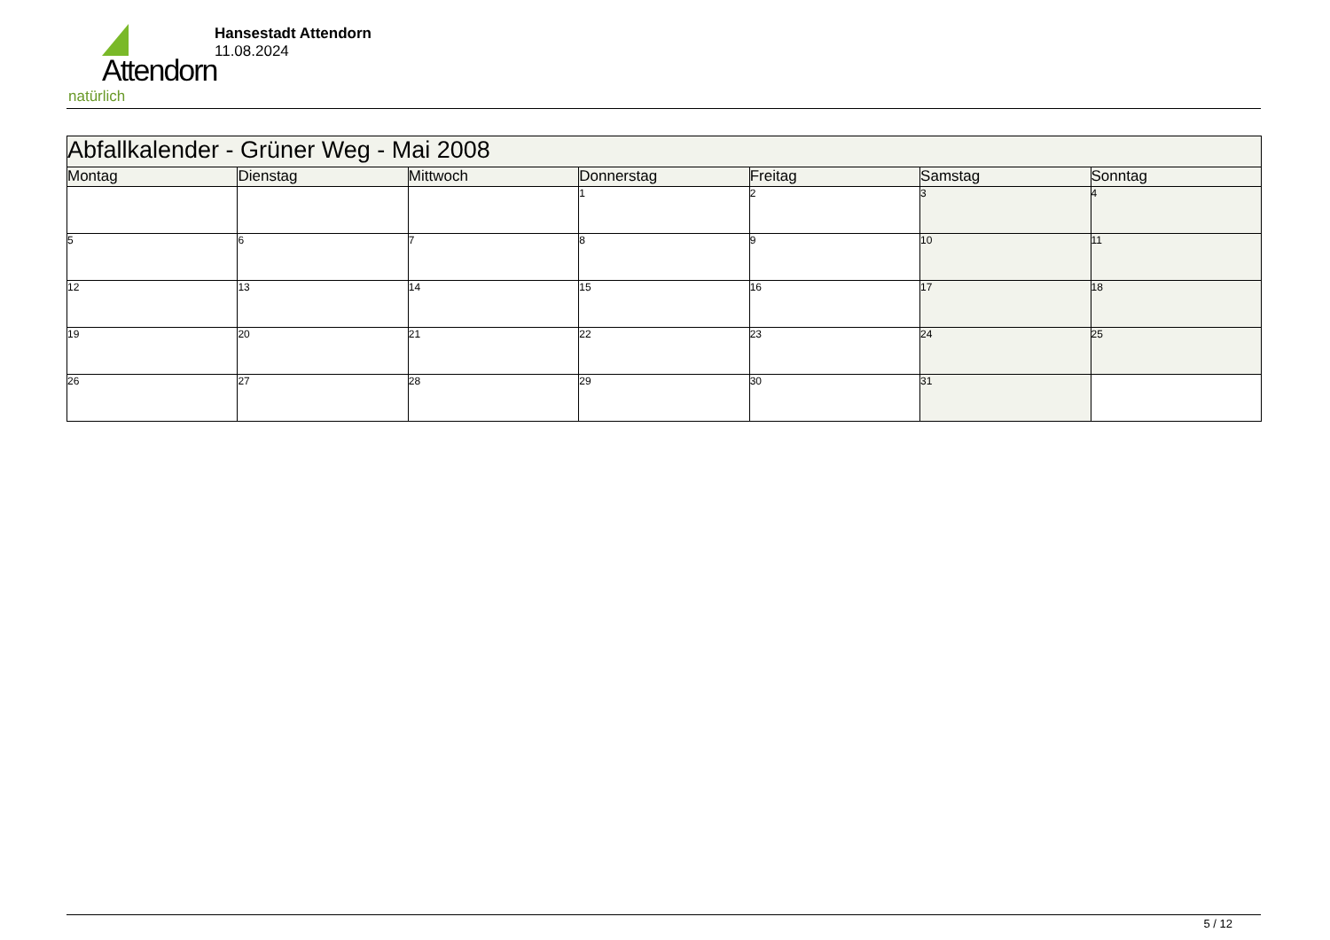Attendorn
natürlich
Hansestadt Attendorn
11.08.2024
| Abfallkalender - Grüner Weg - Mai 2008 | | | | | | |
| Montag | Dienstag | Mittwoch | Donnerstag | Freitag | Samstag | Sonntag |
| | | | 1 | 2 | 3 | 4 |
| 5 | 6 | 7 | 8 | 9 | 10 | 11 |
| 12 | 13 | 14 | 15 | 16 | 17 | 18 |
| 19 | 20 | 21 | 22 | 23 | 24 | 25 |
| 26 | 27 | 28 | 29 | 30 | 31 | |
5 / 12